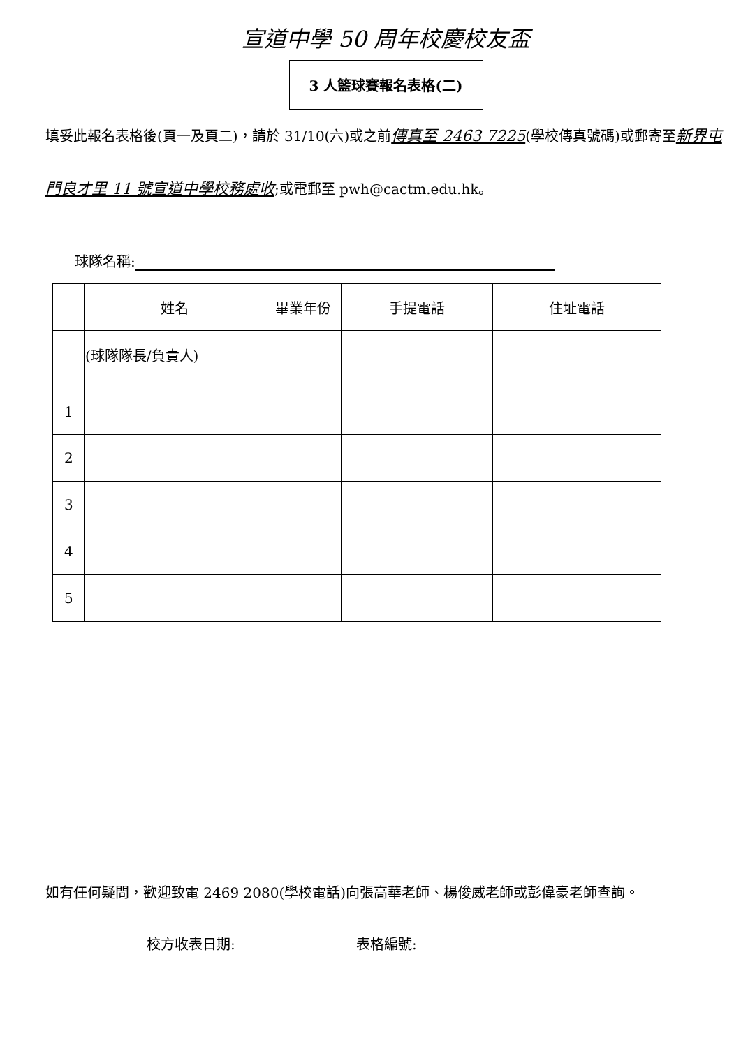宣道中學 50 周年校慶校友盃
3 人籃球賽報名表格(二)
填妥此報名表格後(頁一及頁二)，請於 31/10(六)或之前傳真至 2463 7225(學校傳真號碼)或郵寄至新界屯門良才里 11 號宣道中學校務處收;或電郵至 pwh@cactm.edu.hk。
球隊名稱:
| | 姓名 | 畢業年份 | 手提電話 | 住址電話 |
| --- | --- | --- | --- | --- |
| 1 | (球隊隊長/負責人) | | | |
| 2 | | | | |
| 3 | | | | |
| 4 | | | | |
| 5 | | | | |
如有任何疑問，歡迎致電 2469 2080(學校電話)向張高華老師、楊俊威老師或彭偉豪老師查詢。
校方收表日期: 表格編號: